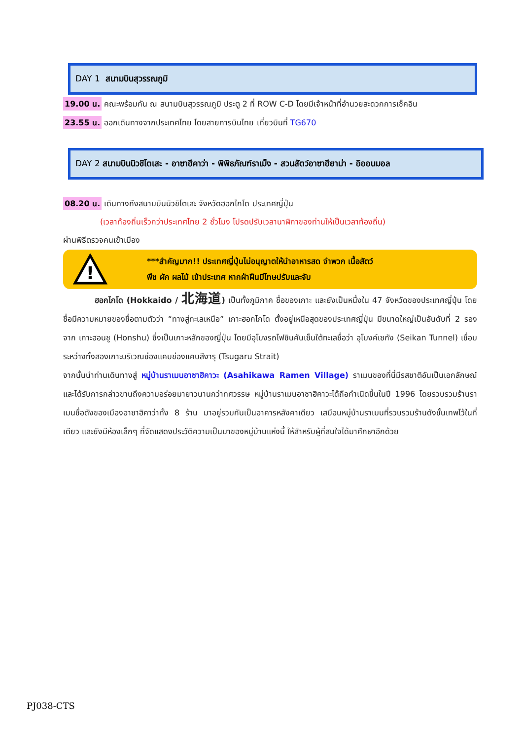DAY 1 สนามบินสุวรรณภูมิ
19.00 น. คณะพร้อมกัน ณ สนามบินสุวรรณภูมิ ประตู 2 ที่ ROW C-D โดยมีเจ้าหน้าที่อำนวยสะดวกการเช็คอิน
23.55 น. ออกเดินทางจากประเทศไทย โดยสายการบินไทย เที่ยวบินที่ TG670
DAY 2 สนามบินนิวชิโตเสะ - อาซาฮีคาว่า - พิพิธภัณฑ์ราเม็ง - สวนสัตว์อาซาฮียาม่า - อิออนมอล
08.20 น. เดินทางถึงสนามบินนิวชิโตเสะ จังหวัดฮอกไกโด ประเทศญี่ปุ่น
(เวลาท้องถิ่นเร็วกว่าประเทศไทย 2 ชั่วโมง โปรดปรับเวลานาฬิกาของท่านให้เป็นเวลาท้องถิ่น)
ผ่านพิธีตรวจคนเข้าเมือง
!
***สำคัญมาก!! ประเทศญี่ปุ่นไม่อนุญาตให้นำอาหารสด จำพวก เนื้อสัตว์
พืช ผัก ผลไม้ เข้าประเทศ หากฝ่าฝืนมีโทษปรับและจับ
ฮอกไกโด (Hokkaido / 北海道) เป็นทั้งภูมิภาค ชื่อของเกาะ และยังเป็นหนึ่งใน 47 จังหวัดของประเทศญี่ปุ่น โดยชื่อมีความหมายของชื่อตามตัวว่า “ทางสู่ทะเลเหนือ” เกาะฮอกไกโด ตั้งอยู่เหนือสุดของประเทศญี่ปุ่น มีขนาดใหญ่เป็นอันดับที่ 2 รองจาก เกาะฮอนชู (Honshu) ซึ่งเป็นเกาะหลักของญี่ปุ่น โดยมีอุโมงรถไฟชินคันเซ็นใต้ทะเลชื่อว่า อุโมงค์เซกัง (Seikan Tunnel) เชื่อมระหว่างทั้งสองเกาะบริเวณช่องแคบช่องแคบสึงารุ (Tsugaru Strait)
จากนั้นนำท่านเดินทางสู่ หมู่บ้านราเมนอาซาฮิคาวะ (Asahikawa Ramen Village) ราเมนของที่นี่มีรสชาติอันเป็นเอกลักษณ์ และได้รับการกล่าวขานถึงความอร่อยมายาวนานกว่าทศวรรษ หมู่บ้านราเมนอาซาฮิคาวะได้ถือกำเนิดขึ้นในปี 1996 โดยรวบรวมร้านราเมนชื่อดังของเมืองอาซาฮิคาว่าทั้ง 8 ร้าน มาอยู่รวมกันเป็นอาคารหลังคาเดียว เสมือนหมู่บ้านราเมนที่รวบรวมร้านดังขั้นเทพไว้ในที่เดียว และยังมีห้องเล็กๆ ที่จัดแสดงประวัติความเป็นมาของหมู่บ้านแห่งนี้ ให้สำหรับผู้ที่สนใจได้มาศึกษาอีกด้วย
PJ038-CTS